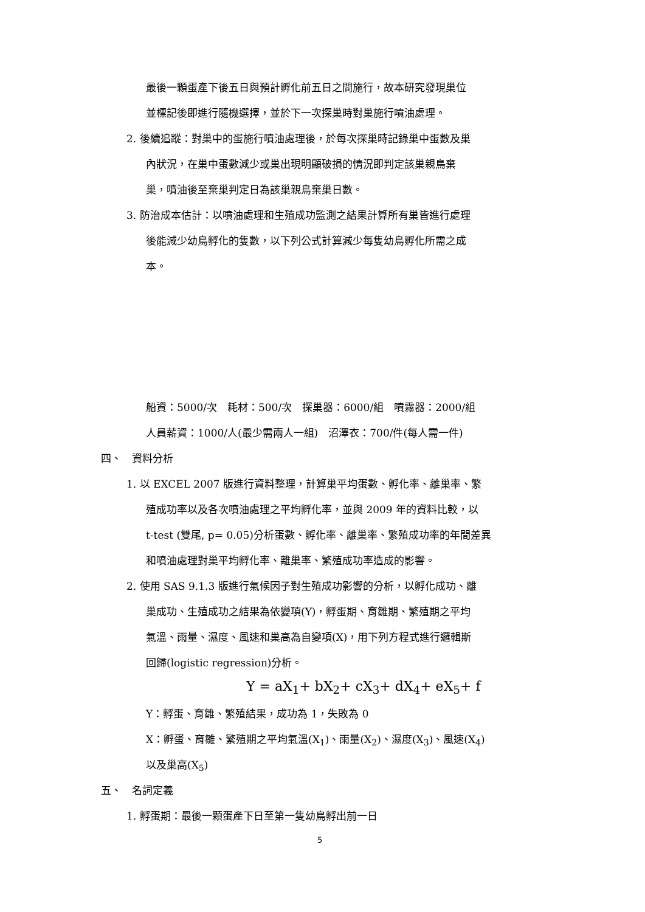最後一顆蛋產下後五日與預計孵化前五日之間施行，故本研究發現巢位
並標記後即進行隨機選擇，並於下一次探巢時對巢施行噴油處理。
2. 後續追蹤：對巢中的蛋施行噴油處理後，於每次探巢時記錄巢中蛋數及巢
內狀況，在巢中蛋數減少或巢出現明顯破損的情況即判定該巢親鳥棄
巢，噴油後至棄巢判定日為該巢親鳥棄巢日數。
3. 防治成本估計：以噴油處理和生殖成功監測之結果計算所有巢皆進行處理
後能減少幼鳥孵化的隻數，以下列公式計算減少每隻幼鳥孵化所需之成
本。
船資：5000/次　耗材：500/次　探巢器：6000/組　噴霧器：2000/組
人員薪資：1000/人(最少需兩人一組)　沼澤衣：700/件(每人需一件)
四、　資料分析
1. 以 EXCEL 2007 版進行資料整理，計算巢平均蛋數、孵化率、離巢率、繁
殖成功率以及各次噴油處理之平均孵化率，並與 2009 年的資料比較，以
t-test (雙尾, p= 0.05)分析蛋數、孵化率、離巢率、繁殖成功率的年間差異
和噴油處理對巢平均孵化率、離巢率、繁殖成功率造成的影響。
2. 使用 SAS 9.1.3 版進行氣候因子對生殖成功影響的分析，以孵化成功、離
巢成功、生殖成功之結果為依變項(Y)，孵蛋期、育雛期、繁殖期之平均
氣溫、雨量、濕度、風速和巢高為自變項(X)，用下列方程式進行邏輯斯
回歸(logistic regression)分析。
Y = aX<sub>1</sub>+ bX<sub>2</sub>+ cX<sub>3</sub>+ dX<sub>4</sub>+ eX<sub>5</sub>+ f
Y：孵蛋、育雛、繁殖結果，成功為 1，失敗為 0
X：孵蛋、育雛、繁殖期之平均氣溫(X<sub>1</sub>)、雨量(X<sub>2</sub>)、濕度(X<sub>3</sub>)、風速(X<sub>4</sub>)
以及巢高(X<sub>5</sub>)
五、　名詞定義
1. 孵蛋期：最後一顆蛋產下日至第一隻幼鳥孵出前一日
5